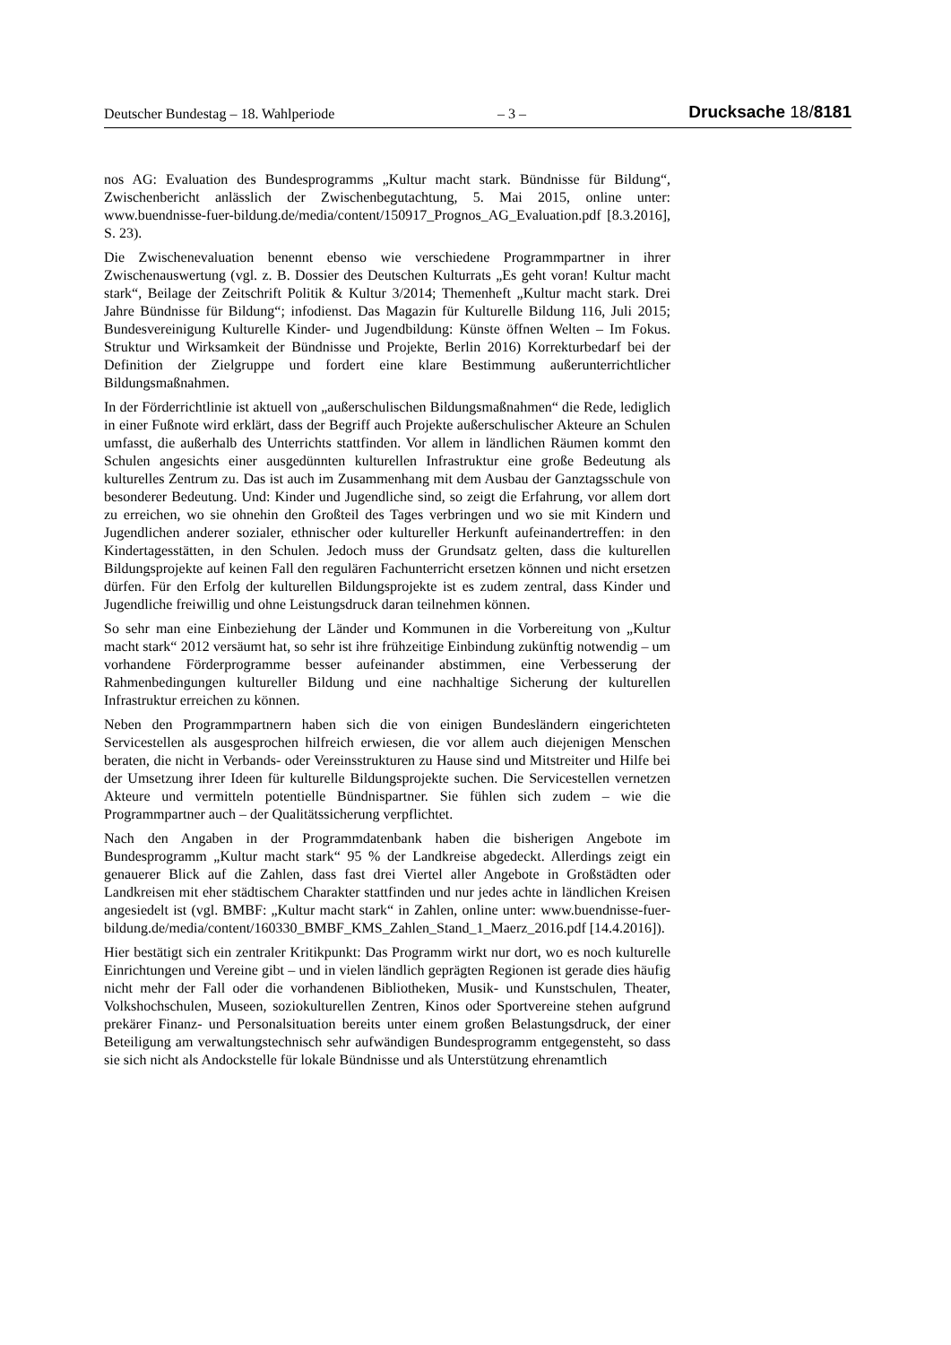Deutscher Bundestag – 18. Wahlperiode – 3 – Drucksache 18/8181
nos AG: Evaluation des Bundesprogramms „Kultur macht stark. Bündnisse für Bildung“, Zwischenbericht anlässlich der Zwischenbegutachtung, 5. Mai 2015, online unter: www.buendnisse-fuer-bildung.de/media/content/150917_Prognos_AG_Evaluation.pdf [8.3.2016], S. 23).
Die Zwischenevaluation benennt ebenso wie verschiedene Programmpartner in ihrer Zwischenauswertung (vgl. z. B. Dossier des Deutschen Kulturrats „Es geht voran! Kultur macht stark“, Beilage der Zeitschrift Politik & Kultur 3/2014; Themenheft „Kultur macht stark. Drei Jahre Bündnisse für Bildung“; infodienst. Das Magazin für Kulturelle Bildung 116, Juli 2015; Bundesvereinigung Kulturelle Kinder- und Jugendbildung: Künste öffnen Welten – Im Fokus. Struktur und Wirksamkeit der Bündnisse und Projekte, Berlin 2016) Korrekturbedarf bei der Definition der Zielgruppe und fordert eine klare Bestimmung außerunterrichtlicher Bildungsmaßnahmen.
In der Förderrichtlinie ist aktuell von „außerschulischen Bildungsmaßnahmen“ die Rede, lediglich in einer Fußnote wird erklärt, dass der Begriff auch Projekte außerschulischer Akteure an Schulen umfasst, die außerhalb des Unterrichts stattfinden. Vor allem in ländlichen Räumen kommt den Schulen angesichts einer ausgedünnten kulturellen Infrastruktur eine große Bedeutung als kulturelles Zentrum zu. Das ist auch im Zusammenhang mit dem Ausbau der Ganztagsschule von besonderer Bedeutung. Und: Kinder und Jugendliche sind, so zeigt die Erfahrung, vor allem dort zu erreichen, wo sie ohnehin den Großteil des Tages verbringen und wo sie mit Kindern und Jugendlichen anderer sozialer, ethnischer oder kultureller Herkunft aufeinandertreffen: in den Kindertagesstätten, in den Schulen. Jedoch muss der Grundsatz gelten, dass die kulturellen Bildungsprojekte auf keinen Fall den regulären Fachunterricht ersetzen können und nicht ersetzen dürfen. Für den Erfolg der kulturellen Bildungsprojekte ist es zudem zentral, dass Kinder und Jugendliche freiwillig und ohne Leistungsdruck daran teilnehmen können.
So sehr man eine Einbeziehung der Länder und Kommunen in die Vorbereitung von „Kultur macht stark“ 2012 versäumt hat, so sehr ist ihre frühzeitige Einbindung zukünftig notwendig – um vorhandene Förderprogramme besser aufeinander abstimmen, eine Verbesserung der Rahmenbedingungen kultureller Bildung und eine nachhaltige Sicherung der kulturellen Infrastruktur erreichen zu können.
Neben den Programmpartnern haben sich die von einigen Bundesländern eingerichteten Servicestellen als ausgesprochen hilfreich erwiesen, die vor allem auch diejenigen Menschen beraten, die nicht in Verbands- oder Vereinsstrukturen zu Hause sind und Mitstreiter und Hilfe bei der Umsetzung ihrer Ideen für kulturelle Bildungsprojekte suchen. Die Servicestellen vernetzen Akteure und vermitteln potentielle Bündnispartner. Sie fühlen sich zudem – wie die Programmpartner auch – der Qualitätssicherung verpflichtet.
Nach den Angaben in der Programmdatenbank haben die bisherigen Angebote im Bundesprogramm „Kultur macht stark“ 95 % der Landkreise abgedeckt. Allerdings zeigt ein genauerer Blick auf die Zahlen, dass fast drei Viertel aller Angebote in Großstädten oder Landkreisen mit eher städtischem Charakter stattfinden und nur jedes achte in ländlichen Kreisen angesiedelt ist (vgl. BMBF: „Kultur macht stark“ in Zahlen, online unter: www.buendnisse-fuer-bildung.de/media/content/160330_BMBF_KMS_Zahlen_Stand_1_Maerz_2016.pdf [14.4.2016]).
Hier bestätigt sich ein zentraler Kritikpunkt: Das Programm wirkt nur dort, wo es noch kulturelle Einrichtungen und Vereine gibt – und in vielen ländlich geprägten Regionen ist gerade dies häufig nicht mehr der Fall oder die vorhandenen Bibliotheken, Musik- und Kunstschulen, Theater, Volkshochschulen, Museen, soziokulturellen Zentren, Kinos oder Sportvereine stehen aufgrund prekärer Finanz- und Personalsituation bereits unter einem großen Belastungsdruck, der einer Beteiligung am verwaltungstechnisch sehr aufwändigen Bundesprogramm entgegensteht, so dass sie sich nicht als Andockstelle für lokale Bündnisse und als Unterstützung ehrenamtlich